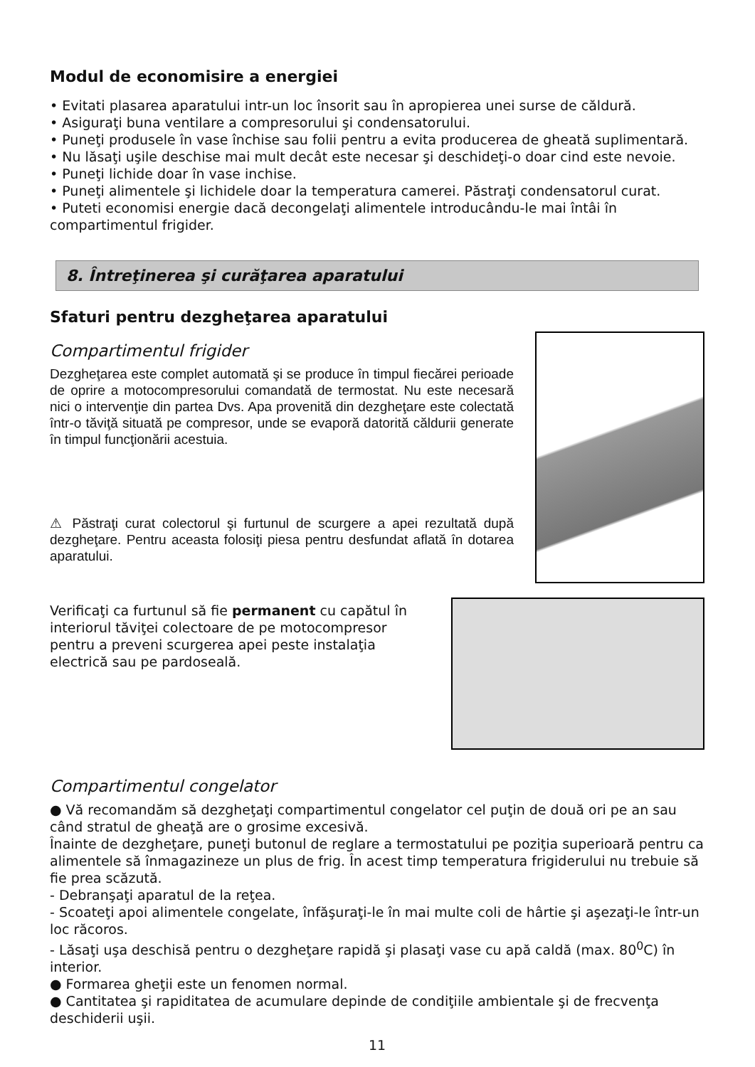Modul de economisire a energiei
• Evitati plasarea aparatului intr-un loc însorit sau în apropierea unei surse de căldură.
• Asiguraţi buna ventilare a compresorului şi condensatorului.
• Puneţi produsele în vase închise sau folii pentru a evita producerea de gheată suplimentară.
• Nu lăsaţi uşile deschise mai mult decât este necesar şi deschideţi-o doar cind este nevoie.
• Puneţi lichide doar în vase inchise.
• Puneţi alimentele şi lichidele doar la temperatura camerei. Păstraţi condensatorul curat.
• Puteti economisi energie dacă decongelaţi alimentele introducându-le mai întâi în compartimentul frigider.
8. Întreţinerea şi curăţarea aparatului
Sfaturi pentru dezgheţarea aparatului
Compartimentul frigider
Dezgheţarea este complet automată şi se produce în timpul fiecărei perioade de oprire a motocompresorului comandată de termostat. Nu este necesară nici o intervenţie din partea Dvs. Apa provenită din dezgheţare este colectată într-o tăviţă situată pe compresor, unde se evaporă datorită căldurii generate în timpul funcţionării acestuia.
⚠ Păstraţi curat colectorul şi furtunul de scurgere a apei rezultată după dezgheţare. Pentru aceasta folosiţi piesa pentru desfundat aflată în dotarea aparatului.
Verificaţi ca furtunul să fie permanent cu capătul în interiorul tăviţei colectoare de pe motocompresor pentru a preveni scurgerea apei peste instalaţia electrică sau pe pardoseală.
Compartimentul congelator
● Vă recomandăm să dezgheţaţi compartimentul congelator cel puţin de două ori pe an sau când stratul de gheaţă are o grosime excesivă.
Înainte de dezgheţare, puneţi butonul de reglare a termostatului pe poziţia superioară pentru ca alimentele să înmagazineze un plus de frig. În acest timp temperatura frigiderului nu trebuie să fie prea scăzută.
- Debranşaţi aparatul de la reţea.
- Scoateţi apoi alimentele congelate, înfăşuraţi-le în mai multe coli de hârtie şi aşezaţi-le într-un loc răcoros.
- Lăsaţi uşa deschisă pentru o dezgheţare rapidă şi plasaţi vase cu apă caldă (max. 80<sup>0</sup>C) în interior.
● Formarea gheţii este un fenomen normal.
● Cantitatea şi rapiditatea de acumulare depinde de condiţiile ambientale şi de frecvenţa deschiderii uşii.
11